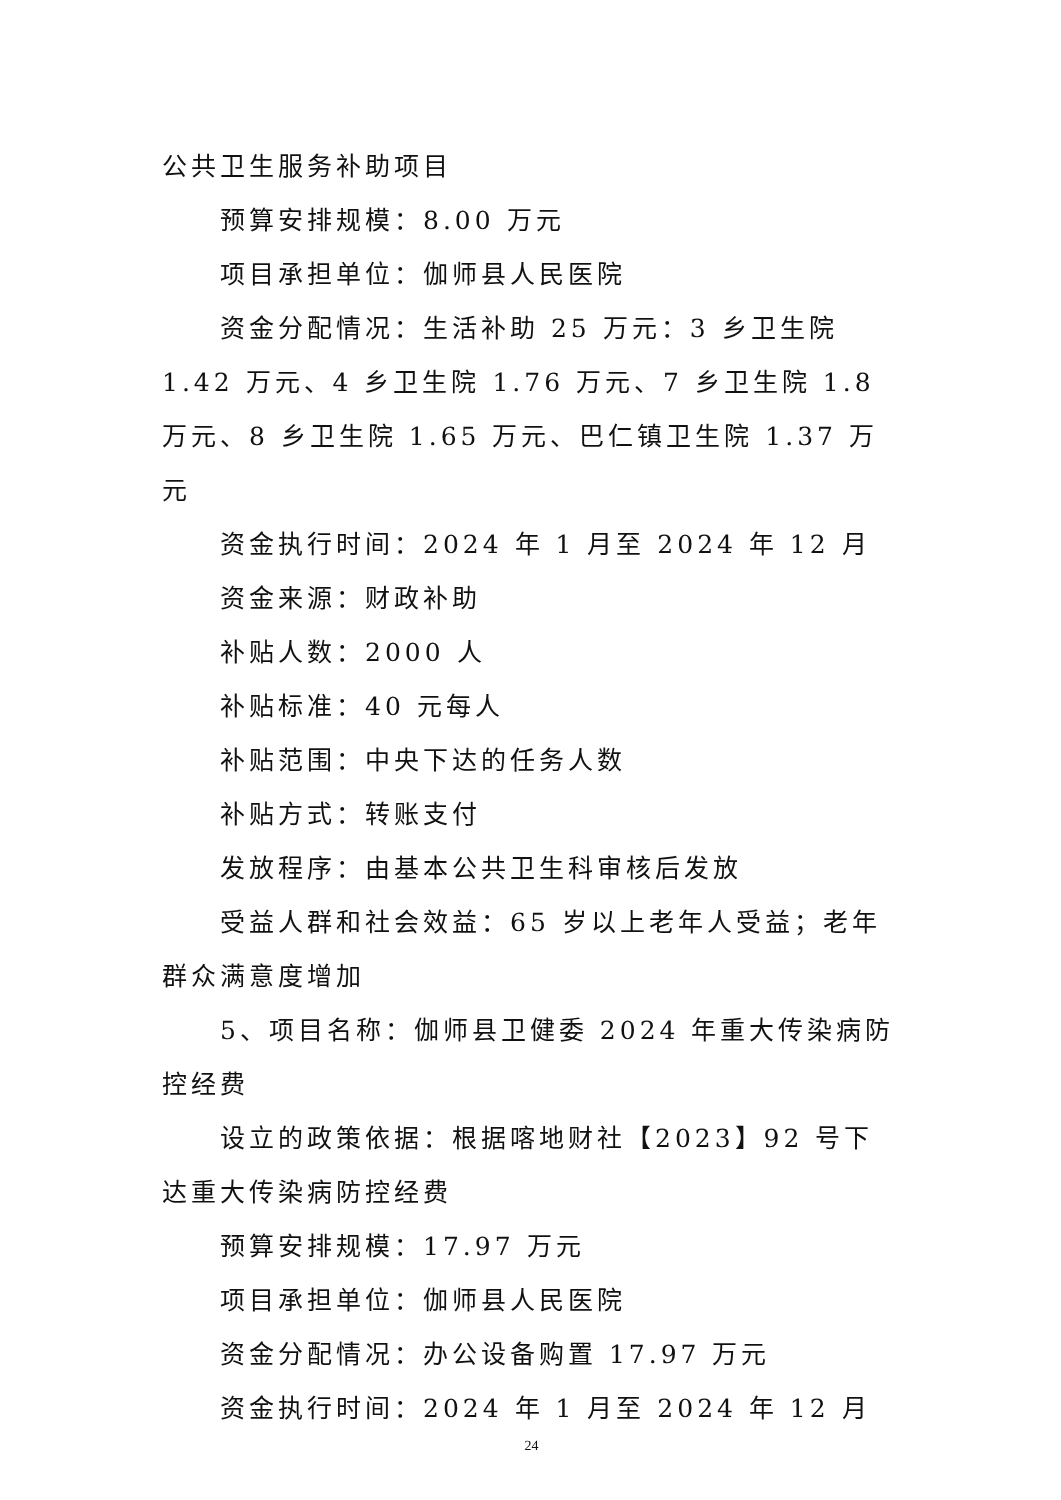公共卫生服务补助项目
预算安排规模：8.00 万元
项目承担单位：伽师县人民医院
资金分配情况：生活补助 25 万元：3 乡卫生院 1.42 万元、4 乡卫生院 1.76 万元、7 乡卫生院 1.8 万元、8 乡卫生院 1.65 万元、巴仁镇卫生院 1.37 万元
资金执行时间：2024 年 1 月至 2024 年 12 月
资金来源：财政补助
补贴人数：2000 人
补贴标准：40 元每人
补贴范围：中央下达的任务人数
补贴方式：转账支付
发放程序：由基本公共卫生科审核后发放
受益人群和社会效益：65 岁以上老年人受益；老年群众满意度增加
5、项目名称：伽师县卫健委 2024 年重大传染病防控经费
设立的政策依据：根据喀地财社【2023】92 号下达重大传染病防控经费
预算安排规模：17.97 万元
项目承担单位：伽师县人民医院
资金分配情况：办公设备购置 17.97 万元
资金执行时间：2024 年 1 月至 2024 年 12 月
24